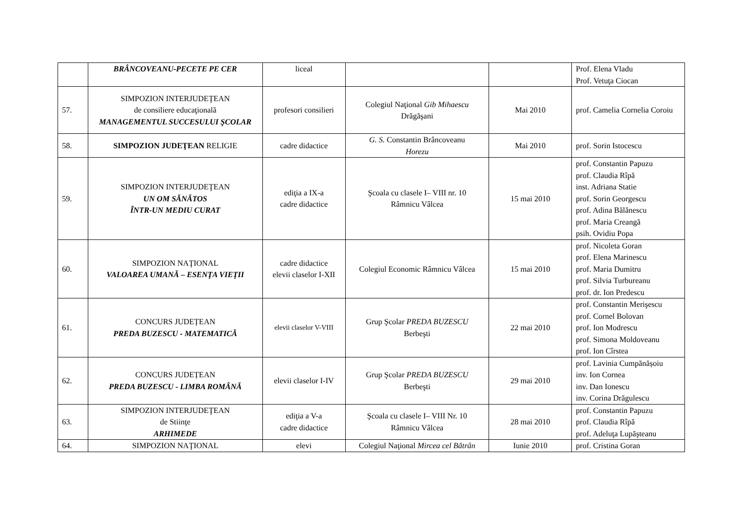| | BRÂNCOVEANU-PECETE PE CER | liceal | | | Prof. Elena Vladu Prof. Vetuţa Ciocan |
| 57. | SIMPOZION INTERJUDEŢEAN de consiliere educaţională MANAGEMENTUL SUCCESULUI ŞCOLAR | profesori consilieri | Colegiul Naţional Gib Mihaescu Drăgăşani | Mai 2010 | prof. Camelia Cornelia Coroiu |
| 58. | SIMPOZION JUDEŢEAN RELIGIE | cadre didactice | G. S. Constantin Brâncoveanu Horezu | Mai 2010 | prof. Sorin Istocescu |
| 59. | SIMPOZION INTERJUDEŢEAN UN OM SĂNĂTOS ÎNTR-UN MEDIU CURAT | ediţia a IX-a cadre didactice | Şcoala cu clasele I– VIII nr. 10 Râmnicu Vâlcea | 15 mai 2010 | prof. Constantin Papuzu prof. Claudia Rîpă inst. Adriana Statie prof. Sorin Georgescu prof. Adina Bălănescu prof. Maria Creangă psih. Ovidiu Popa |
| 60. | SIMPOZION NAŢIONAL VALOAREA UMANĂ – ESENŢA VIEŢII | cadre didactice elevii claselor I-XII | Colegiul Economic Râmnicu Vâlcea | 15 mai 2010 | prof. Nicoleta Goran prof. Elena Marinescu prof. Maria Dumitru prof. Silvia Turbureanu prof. dr. Ion Predescu |
| 61. | CONCURS JUDEȚEAN PREDA BUZESCU - MATEMATICĂ | elevii claselor V-VIII | Grup Şcolar PREDA BUZESCU Berbeşti | 22 mai 2010 | prof. Constantin Merişescu prof. Cornel Bolovan prof. Ion Modrescu prof. Simona Moldoveanu prof. Ion Cîrstea |
| 62. | CONCURS JUDEȚEAN PREDA BUZESCU - LIMBA ROMÂNĂ | elevii claselor I-IV | Grup Şcolar PREDA BUZESCU Berbeşti | 29 mai 2010 | prof. Lavinia Cumpănășoiu inv. Ion Cornea inv. Dan Ionescu inv. Corina Drăgulescu |
| 63. | SIMPOZION INTERJUDEŢEAN de Stiinţe ARHIMEDE | ediţia a V-a cadre didactice | Şcoala cu clasele I– VIII Nr. 10 Râmnicu Vâlcea | 28 mai 2010 | prof. Constantin Papuzu prof. Claudia Rîpă prof. Adeluţa Lupăşteanu |
| 64. | SIMPOZION NAŢIONAL | elevi | Colegiul Naţional Mircea cel Bătrân | Iunie 2010 | prof. Cristina Goran |